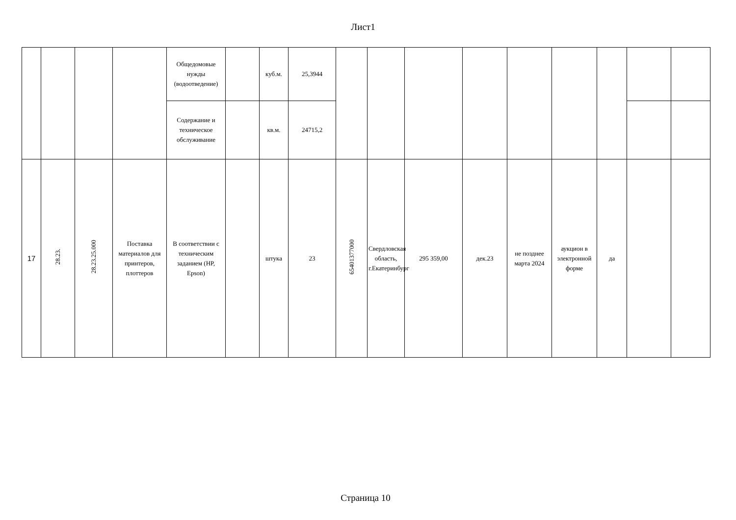Лист1
| | | | | Общедомовые нужды (водоотведение) | | куб.м. | 25,3944 | | | | | | | | | |
| | | | | Содержание и техническое обслуживание | | кв.м. | 24715,2 | | | | | | | | | |
| 17 | 28.23. | 28.23.25.000 | Поставка материалов для принтеров, плоттеров | В соответствии с техническим заданием (HP, Epson) | | штука | 23 | 65401377000 | Свердловская область, г.Екатеринбург | 295 359,00 | дек.23 | не позднее марта 2024 | аукцион в электронной форме | да | | |
Страница 10